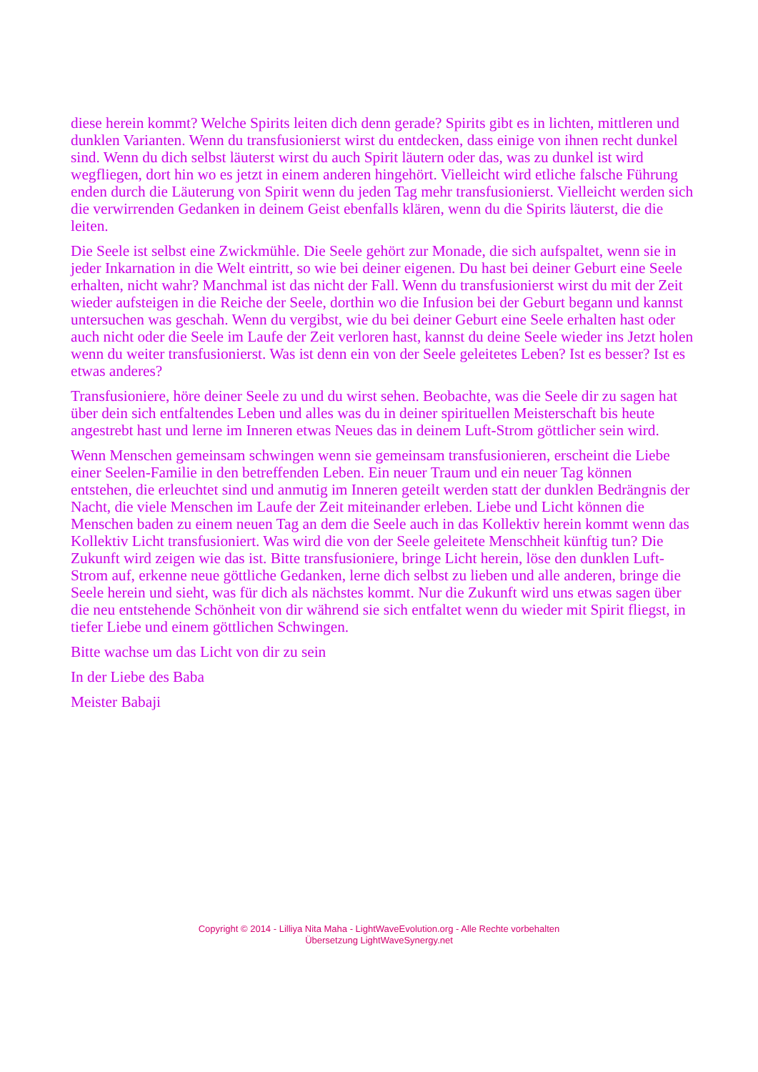diese herein kommt? Welche Spirits leiten dich denn gerade? Spirits gibt es in lichten, mittleren und dunklen Varianten. Wenn du transfusionierst wirst du entdecken, dass einige von ihnen recht dunkel sind. Wenn du dich selbst läuterst wirst du auch Spirit läutern oder das, was zu dunkel ist wird wegfliegen, dort hin wo es jetzt in einem anderen hingehört. Vielleicht wird etliche falsche Führung enden durch die Läuterung von Spirit wenn du jeden Tag mehr transfusionierst. Vielleicht werden sich die verwirrenden Gedanken in deinem Geist ebenfalls klären, wenn du die Spirits läuterst, die die leiten.
Die Seele ist selbst eine Zwickmühle. Die Seele gehört zur Monade, die sich aufspaltet, wenn sie in jeder Inkarnation in die Welt eintritt, so wie bei deiner eigenen. Du hast bei deiner Geburt eine Seele erhalten, nicht wahr? Manchmal ist das nicht der Fall. Wenn du transfusionierst wirst du mit der Zeit wieder aufsteigen in die Reiche der Seele, dorthin wo die Infusion bei der Geburt begann und kannst untersuchen was geschah. Wenn du vergibst, wie du bei deiner Geburt eine Seele erhalten hast oder auch nicht oder die Seele im Laufe der Zeit verloren hast, kannst du deine Seele wieder ins Jetzt holen wenn du weiter transfusionierst. Was ist denn ein von der Seele geleitetes Leben? Ist es besser? Ist es etwas anderes?
Transfusioniere, höre deiner Seele zu und du wirst sehen. Beobachte, was die Seele dir zu sagen hat über dein sich entfaltendes Leben und alles was du in deiner spirituellen Meisterschaft bis heute angestrebt hast und lerne im Inneren etwas Neues das in deinem Luft-Strom göttlicher sein wird.
Wenn Menschen gemeinsam schwingen wenn sie gemeinsam transfusionieren, erscheint die Liebe einer Seelen-Familie in den betreffenden Leben. Ein neuer Traum und ein neuer Tag können entstehen, die erleuchtet sind und anmutig im Inneren geteilt werden statt der dunklen Bedrängnis der Nacht, die viele Menschen im Laufe der Zeit miteinander erleben. Liebe und Licht können die Menschen baden zu einem neuen Tag an dem die Seele auch in das Kollektiv herein kommt wenn das Kollektiv Licht transfusioniert. Was wird die von der Seele geleitete Menschheit künftig tun? Die Zukunft wird zeigen wie das ist. Bitte transfusioniere, bringe Licht herein, löse den dunklen Luft-Strom auf, erkenne neue göttliche Gedanken, lerne dich selbst zu lieben und alle anderen, bringe die Seele herein und sieht, was für dich als nächstes kommt. Nur die Zukunft wird uns etwas sagen über die neu entstehende Schönheit von dir während sie sich entfaltet wenn du wieder mit Spirit fliegst, in tiefer Liebe und einem göttlichen Schwingen.
Bitte wachse um das Licht von dir zu sein
In der Liebe des Baba
Meister Babaji
Copyright © 2014 - Lilliya Nita Maha - LightWaveEvolution.org - Alle Rechte vorbehalten
Übersetzung LightWaveSynergy.net